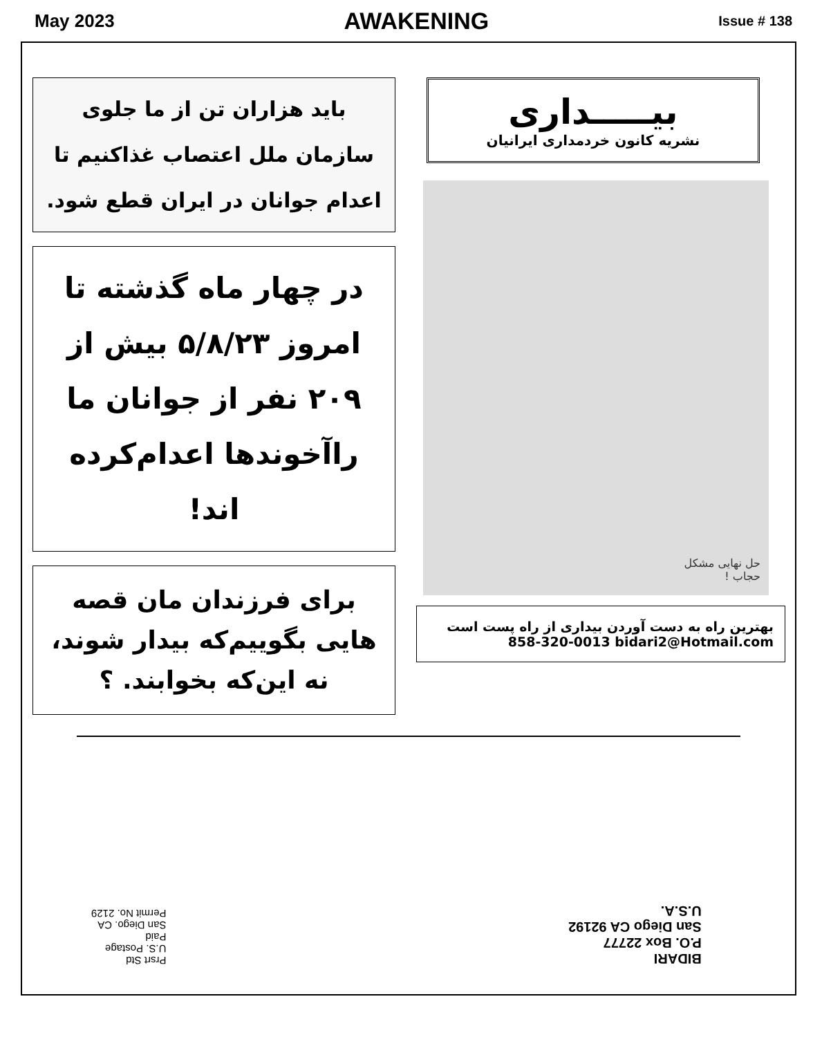May 2023 AWAKENING Issue # 138
باید هزاران تن از ما جلوی سازمان ملل اعتصاب غذاکنیم تا اعدام جوانان در ایران قطع شود.
در چهار ماه گذشته تا امروز ۵/۸/۲۳ بیش از ۲۰۹ نفر از جوانان ما راآخوندها اعدام‌کرده اند!
برای فرزندان مان قصه هایی بگوییم‌که بیدار شوند، نه این‌که بخوابند. ؟
بیـــــداری
نشریه کانون خردمداری ایرانیان
حل نهایی مشکل
حجاب !
بهترین راه به دست آوردن بیداری از راه پست است
858-320-0013 bidari2@Hotmail.com
Prsrt Std
U.S. Postage
Paid
San Diego. CA
Permit No. 2129
BIDARI
P.O. Box 22777
San Diego CA 92192
U.S.A.